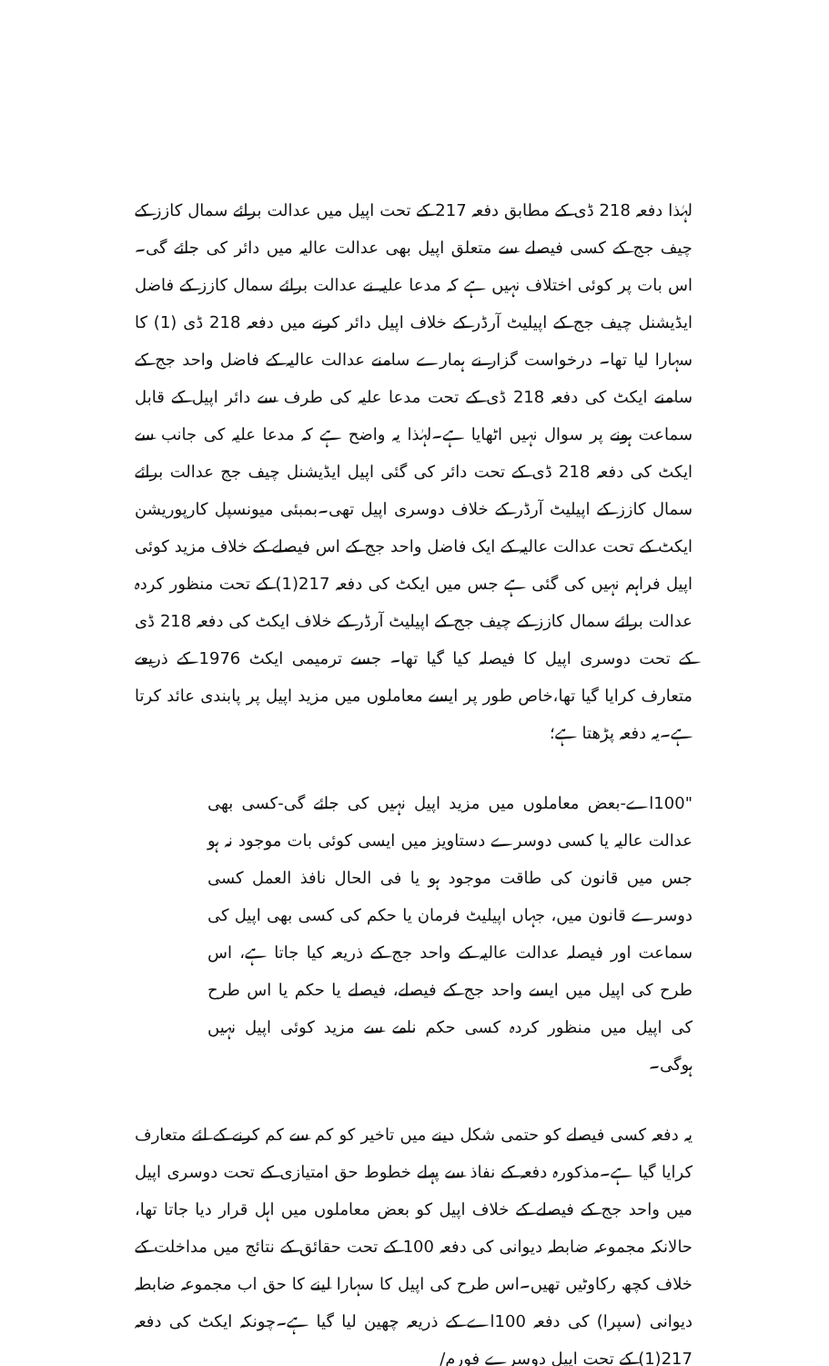لہٰذا دفعہ 218 ڈی کے مطابق دفعہ 217 کے تحت اپیل میں عدالت برائے سمال کازز کے چیف جج کے کسی فیصلے سے متعلق اپیل بھی عدالت عالیہ میں دائر کی جائے گی۔اس بات پر کوئی اختلاف نہیں ہے کہ مدعا علیہ نے عدالت برائے سمال کازز کے فاضل ایڈیشنل چیف جج کے اپیلیٹ آرڈر کے خلاف اپیل دائر کرنے میں دفعہ 218 ڈی (1) کا سہارا لیا تھا۔ درخواست گزار نے ہمارے سامنے عدالت عالیہ کے فاضل واحد جج کے سامنے ایکٹ کی دفعہ 218 ڈی کے تحت مدعا علیہ کی طرف سے دائر اپیل کے قابل سماعت ہونے پر سوال نہیں اٹھایا ہے۔لہٰذا یہ واضح ہے کہ مدعا علیہ کی جانب سے ایکٹ کی دفعہ 218 ڈی کے تحت دائر کی گئی اپیل ایڈیشنل چیف جج عدالت برائے سمال کازز کے اپیلیٹ آرڈر کے خلاف دوسری اپیل تھی۔بمبئی میونسپل کارپوریشن ایکٹ کے تحت عدالت عالیہ کے ایک فاضل واحد جج کے اس فیصلے کے خلاف مزید کوئی اپیل فراہم نہیں کی گئی ہے جس میں ایکٹ کی دفعہ 217(1) کے تحت منظور کردہ عدالت برائے سمال کازز کے چیف جج کے اپیلیٹ آرڈر کے خلاف ایکٹ کی دفعہ 218 ڈی کے تحت دوسری اپیل کا فیصلہ کیا گیا تھا۔ جسے ترمیمی ایکٹ 1976 کے ذریعے متعارف کرایا گیا تھا،خاص طور پر ایسے معاملوں میں مزید اپیل پر پابندی عائد کرتا ہے۔یہ دفعہ پڑھتا ہے؛
"100اے-بعض معاملوں میں مزید اپیل نہیں کی جائے گی-کسی بھی عدالت عالیہ یا کسی دوسرے دستاویز میں ایسی کوئی بات موجود نہ ہو جس میں قانون کی طاقت موجود ہو یا فی الحال نافذ العمل کسی دوسرے قانون میں، جہاں اپیلیٹ فرمان یا حکم کی کسی بھی اپیل کی سماعت اور فیصلہ عدالت عالیہ کے واحد جج کے ذریعہ کیا جاتا ہے، اس طرح کی اپیل میں ایسے واحد جج کے فیصلے، فیصلے یا حکم یا اس طرح کی اپیل میں منظور کردہ کسی حکم نامے سے مزید کوئی اپیل نہیں ہوگی۔
یہ دفعہ کسی فیصلے کو حتمی شکل دینے میں تاخیر کو کم سے کم کرنے کے لئے متعارف کرایا گیا ہے۔مذکورہ دفعہ کے نفاذ سے پہلے خطوط حق امتیازی کے تحت دوسری اپیل میں واحد جج کے فیصلے کے خلاف اپیل کو بعض معاملوں میں اہل قرار دیا جاتا تھا، حالانکہ مجموعہ ضابطہ دیوانی کی دفعہ 100 کے تحت حقائق کے نتائج میں مداخلت کے خلاف کچھ رکاوٹیں تھیں۔اس طرح کی اپیل کا سہارا لینے کا حق اب مجموعہ ضابطہ دیوانی (سپرا) کی دفعہ 100اے کے ذریعہ چھین لیا گیا ہے۔چونکہ ایکٹ کی دفعہ 217(1) کے تحت اپیل دوسرے فورم/